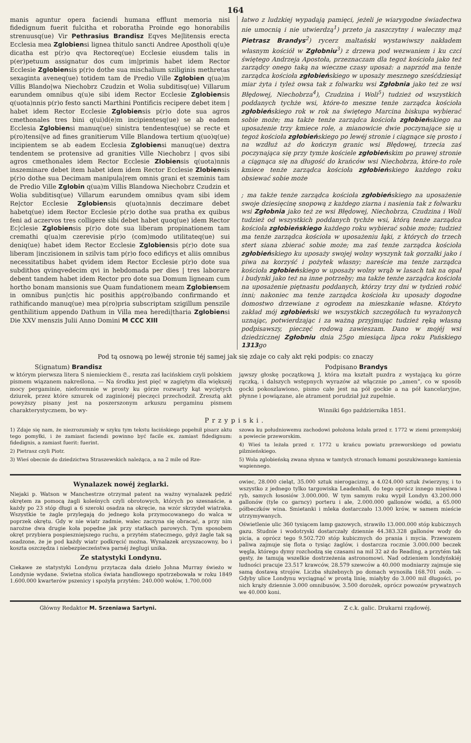164
manis aguntur opera faciendi humana efflunt memoria nisi fidedignum fuerit fulcitha et roboratha Proinde ego honorabilis strenuusq(ue) Vir Pethrasius Brandisz Eqves Me|litensis erecta Ecclesia mea Zglobiensi lignea thitulo sancti Andree Apostholi q(u)e dicatha est p(r)o qva Rectoreq(ue) Ecclesie eiusdem talis in p(er)petuum assignatur dos cum im|primis habet idem Rector Ecclesie Zglobiensis p(r)o dothe sua mischalium sziliginis methretas sexaginta aveneq(ue) totidem tam de Predio Ville Zglobien q(ua)m Villis Blando|wa Niechobrz Czudzin et Wolia subditisq(ue) Villarum earundem omnibus q(u)e sibi idem Rector Ecclesie Zglobiensis q(uota)nnis p(r)o festo sancti Marthini Pontificis recipere debet item | habet idem Rector Ecclesie Zglobiensis p(r)o dote sua agros cmethonales tres bini q(ui)d(e)m incipientesq(ue) se ab eadem Ecclesia Zglobiensi manuq(ue) sinistra tendentesq(ue) se recte et p(ro)tensi|ve ad fines granitierum Ville Blandowa tertium q(uo)q(ue) incipientem se ab eadem Ecclesia Zglobiensi manuq(ue) dextra tendentem se protensive ad granities Ville Niechobrz | qvos sibi agros cmethonales idem Rector Ecclesie Zlobiensis q(uota)nnis inszeminare debet item habet idem idem Rector Ecclesie Zlobiensis p(r)o dothe sua Decimam manipula|rem omnis grani et szeminis tam de Predio Ville Zglobin q(ua)m Villis Blandowa Niechobrz Czudzin et Wolia subditisq(ue) Villarum earundem omnibus qvam sibi idem Re|ctor Ecclesie Zglobiensis q(uota)nnis deczimare debet habetq(ue) idem Rector Ecclesie p(r)o dothe sua pratha ex quibus feni ad aczervos tres colligere sibi debet habet quoq(ue) idem Rector Ec|clesie Zglobiensis p(r)o dote sua liberam propinationem tam cremathi q(ua)m czerevisie p(r)o (com)modo utilitateq(ue) sui deniq(ue) habet idem Rector Ecclesie Zglobiensis p(r)o dote sua liberam |inczisionem in szilvis tam p(r)o foco edificys et aliis omnibus necessitatibus habet qvidem idem Rector Ecclesie p(r)o dote sua subdithos qvinqvedecim qvi in hebdomada per dies | tres laborare debent tandem habet idem Rector pro dote sua Domum ligneam cum hortho bonam mansionis sue Quam fundationem meam Zglobiensem in omnibus pun|ctis hic posithis app(ro)bando confirmando et rathificando manuq(ue) mea p(ro)pria subscriptam szigillum penszile genthilitium appendo Dathum in Villa mea heredi|tharia Zglobiensi Die XXV menszis Julii Anno Domini M CCC XIII
łatwo z ludzkiej wypadają pamięci, jeżeli je wiarygodne świadectwa nie umocnią i nie utwierdzą<sup>1</sup>) przeto ja zaszczytny i waleczny mąż Pietrasz Brandys<sup>2</sup>) rycerz maltański wystawiwszy nakładem własnym kościół w Zgłobniu<sup>3</sup>) z drzewa pod wezwaniem i ku czci świętego Andrzeja Apostoła, przeznaczam dla tegoż kościoła jako też zarządcy onego taką na wieczne czasy uposaż: a naprzód ma tenże zarządca kościoła zgłobieńskiego w uposaży mesznego sześćdziesiąt miar żyta i tyleż owsa tak z folwarku wsi Zgłobnia jako też ze wsi Błędowej, Niechobrza<sup>4</sup>), Czudzina i Woli<sup>5</sup>) tudzież od wszystkich poddanych tychże wsi, które-to meszne tenże zarządca kościoła zgłobieńskiego rok w rok na świętego Marcina biskupa wybierać sobie może; ma także tenże zarządca kościoła zgłobieńskiego na uposażenie trzy kmiece role, a mianowicie dwie poczynające się u tegoż kościoła zgłobieńskiego po lewéj stronie i ciągnące się prosto i na wzdłuż aż do kończyn granic wsi Błędowej, trzecia zaś poczynająca się przy tymże kościele zgłobieńskim po prawej stronie a ciągnąca się na długość do krańców wsi Niechobrza, które-to role kmiece tenże zarządca kościoła zgłobieńskiego każdego roku obsiewać sobie może
; ma także tenże zarządca kościoła zgłobieńskiego na uposażenie swoje dziesięcinę snopową z każdego ziarna i nasienia tak z folwarku wsi Zgłobnia jako też ze wsi Błędowej, Niechobrza, Czudzina i Woli tudzież od wszystkich poddanych tychże wsi, którą tenże zarządca kościoła zgłobieńskiego każdego roku wybierać sobie może; tudzież ma tenże zarządca kościoła w uposażeniu łąki, z których do trzech stert siana zbierać sobie może; ma zaś tenże zarządca kościoła zgłobieńskiego ku uposaży swojej wolny wyszynk tak gorzałki jako i piwa na korzyść i pożytek własny; nareście ma tenże zarządca kościoła zgłobieńskiego w uposaży wolny wrąb w lasach tak na opał i budynki jako też na inne potrzeby; ma także tenże zarządca kościoła na uposażenie piętnastu poddanych, którzy trzy dni w tydzień robić inni; nakoniec ma tenże zarządca kościoła ku uposaży dogodne domostwo drzewiane z ogrodem na mieszkanie własne. Któryto zakład mój zgłobieński we wszystkich szczegółach tu wyrażonych uznając, potwierdzając i za ważną przyjmując tudzież ręką własną podpisawszy, pieczęć rodową zawieszam. Dano w mojéj wsi dziedzicznej Zgłobniu dnia 25go miesiąca lipca roku Pańskiego 1313go
Pod tą osnową po lewéj stronie téj samej jak się zdaje co cały akt ręki podpis: co znaczy
S(ignatum) Brandisz Podpisano Brandys
w którym pierwsza litera S niemieckiem 𝔖., reszta zaś łacińskiem czyli polskiem pismem wiązanem nakreślona. — Na środku jest pięć w zagiętym dla większéj mocy pergaminie, nieforemnie w prosty ku górze rozwarty kąt wyciętych dziurek, przez które sznurek od zaginionéj pieczęci przechodził. Zresztą akt powyższy pisany jest na poszerszonym arkuszu pergaminu pismem charakterystycznem, bo wy-
jąwszy głoskę początkową J, która ma kształt puzdra z wystającą ku górze rączką, i dalszych wstępnych wyrazów aż włącznie po „amen“, co w sposób gocki pokoszlawiono, pismo całe jest na pół gockie a na pół kancelaryjne, płynne i powiązane, ale atrament porudział już zupełnie.
Winniki 6go października 1851.
Przypiski.
1) Zdaje się nam, że niezrozumiały w szyku tym tekstu łacińskiego popełnił pisarz aktu tego pomyłki, i że zamiast faciendi powinno być facile ex. zamiast fidedignum: fidedignis, a zamiast fuerit: fuerint.
2) Pietrasz czyli Piotr.
3) Wieś obecnie do dziedzictwa Straszewskich należąca, a na 2 mile od Rze-
szowa ku południowemu zachodowi położona leżała przed r. 1772 w ziemi przemyskiéj a powiecie przeworskim.
4) Wieś ta leżała przed r. 1772 u krańcu powiatu przeworskiego od powiatu pilznieńskiego.
5) Wola zglobieńską zwana słynna w tamtych stronach łomami poszukiwanego kamienia wapiennego.
Wynalazek nowéj żeglarki.
Niejaki p. Watson w Manchestrze otrzymał patent na ważny wynalazek pędzić okrętem za pomocą żagli koleśnych czyli obrotowych, których po szesnaście, a każdy po 23 stóp długi a 6 szeroki osadza na okręcie, na wzór skrzydeł wiatraka. Wszystkie te żagle przylegają do jednego koła przymocowanego do walca w poprzek okrętu. Gdy w nie wiatr zadmie, walec zaczyna się obracać, a przy nim narożne dwa drugie koła popędne jak przy statkach parowych. Tym sposobem okręt przybiera pospieszniejszego ruchu, a przytém statecznego, gdyż żagle tak są osadzone, że je pod każdy wiatr podkręcić można. Wynalazek arcyszacowny, bo i koszta oszczędza i niebezpieczeństwa parnéj żeglugi unika.
Ze statystyki Londynu.
Ciekawe ze statystyki Londynu przytacza dała dzieło Johna Murray świeżo w Londynie wydane. Swietna stolica świata handlowego spotrzebowała w roku 1849 1.600.000 kwarterów pszenicy i spożyła przytém: 240.000 wołów, 1.700.000
owiec, 28.000 cieląt, 35.000 sztuk nierogacizny, a 4.024.000 sztuk źwierzyny, i to wszystko z jednego tylko targowiska Leadenhall, do tego oprócz innego mięsiwa i ryb, samych łososiów 3.000.000. W tym samym roku wypił Londyn 43.200.000 gallonów (tyle co garncy) porteru i ale, 2.000.000 gallonów wódki, a 65.000 półbeczków wina. Smietanki i mleka dostarczało 13.000 krów, w samem mieście utrzymywanych.
Oświetlenie ulic 360 tysiącem lamp gazowych, strawiło 13.000.000 stóp kubicznych gazu. Studnie i wodotryski dostarczały dziennie 44.383.328 gallonów wody do picia, a oprócz tego 9.502.720 stóp kubicznych do prania i mycia. Przewozem paliwa zajmuje się flota o tysiąc żaglów, i dostarcza rocznie 3.000.000 beczek węgla, którego dymy rozchodzą się czasami na mil 32 aż do Reading, a przytém tak gęsty, że tamują wszelkie dostrzeżenia astronomowi. Nad odzieniem londyńskiéj ludności pracuje 23.517 krawców, 28.579 szewców a 40.000 modniarzy zajmuje się samą dostawą strojów. Liczba służebnych po domach wynosiła 168.701 osób. — Gdyby ulice Londynu wyciągnąć w prostą linię, miałyby do 3.000 mil długości, po nich krąży dziennie 3.000 omnibusów, 3.500 dorożek, oprócz powozów prywatnych we 40.000 koni.
Główny Redaktor M. Srzeniawa Sartyni. Z c.k. galic. Drukarni rządowéj.